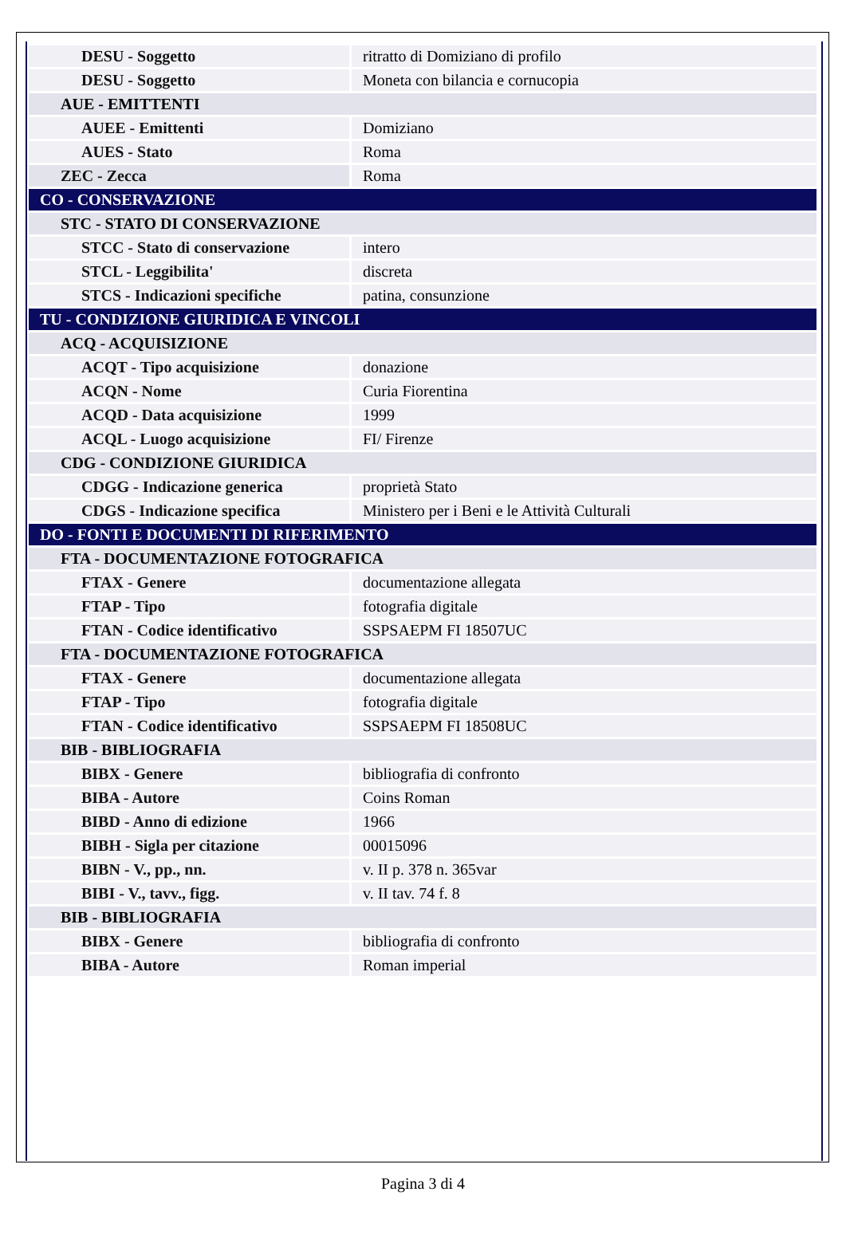| DESU - Soggetto | ritratto di Domiziano di profilo |
| DESU - Soggetto | Moneta con bilancia e cornucopia |
| AUE - EMITTENTI | |
| AUEE - Emittenti | Domiziano |
| AUES - Stato | Roma |
| ZEC - Zecca | Roma |
| CO - CONSERVAZIONE | |
| STC - STATO DI CONSERVAZIONE | |
| STCC - Stato di conservazione | intero |
| STCL - Leggibilita' | discreta |
| STCS - Indicazioni specifiche | patina, consunzione |
| TU - CONDIZIONE GIURIDICA E VINCOLI | |
| ACQ - ACQUISIZIONE | |
| ACQT - Tipo acquisizione | donazione |
| ACQN - Nome | Curia Fiorentina |
| ACQD - Data acquisizione | 1999 |
| ACQL - Luogo acquisizione | FI/ Firenze |
| CDG - CONDIZIONE GIURIDICA | |
| CDGG - Indicazione generica | proprietà Stato |
| CDGS - Indicazione specifica | Ministero per i Beni e le Attività Culturali |
| DO - FONTI E DOCUMENTI DI RIFERIMENTO | |
| FTA - DOCUMENTAZIONE FOTOGRAFICA | |
| FTAX - Genere | documentazione allegata |
| FTAP - Tipo | fotografia digitale |
| FTAN - Codice identificativo | SSPSAEPM FI 18507UC |
| FTA - DOCUMENTAZIONE FOTOGRAFICA | |
| FTAX - Genere | documentazione allegata |
| FTAP - Tipo | fotografia digitale |
| FTAN - Codice identificativo | SSPSAEPM FI 18508UC |
| BIB - BIBLIOGRAFIA | |
| BIBX - Genere | bibliografia di confronto |
| BIBA - Autore | Coins Roman |
| BIBD - Anno di edizione | 1966 |
| BIBH - Sigla per citazione | 00015096 |
| BIBN - V., pp., nn. | v. II p. 378 n. 365var |
| BIBI - V., tavv., figg. | v. II tav. 74 f. 8 |
| BIB - BIBLIOGRAFIA | |
| BIBX - Genere | bibliografia di confronto |
| BIBA - Autore | Roman imperial |
Pagina 3 di 4